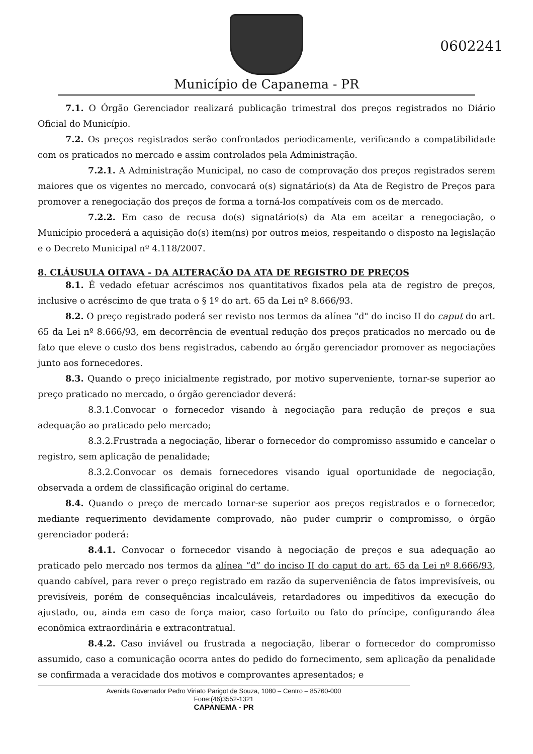0602241
Município de Capanema - PR
7.1. O Órgão Gerenciador realizará publicação trimestral dos preços registrados no Diário Oficial do Município.
7.2. Os preços registrados serão confrontados periodicamente, verificando a compatibilidade com os praticados no mercado e assim controlados pela Administração.
7.2.1. A Administração Municipal, no caso de comprovação dos preços registrados serem maiores que os vigentes no mercado, convocará o(s) signatário(s) da Ata de Registro de Preços para promover a renegociação dos preços de forma a torná-los compatíveis com os de mercado.
7.2.2. Em caso de recusa do(s) signatário(s) da Ata em aceitar a renegociação, o Município procederá a aquisição do(s) item(ns) por outros meios, respeitando o disposto na legislação e o Decreto Municipal nº 4.118/2007.
8. CLÁUSULA OITAVA - DA ALTERAÇÃO DA ATA DE REGISTRO DE PREÇOS
8.1. É vedado efetuar acréscimos nos quantitativos fixados pela ata de registro de preços, inclusive o acréscimo de que trata o § 1º do art. 65 da Lei nº 8.666/93.
8.2. O preço registrado poderá ser revisto nos termos da alínea "d" do inciso II do caput do art. 65 da Lei nº 8.666/93, em decorrência de eventual redução dos preços praticados no mercado ou de fato que eleve o custo dos bens registrados, cabendo ao órgão gerenciador promover as negociações junto aos fornecedores.
8.3. Quando o preço inicialmente registrado, por motivo superveniente, tornar-se superior ao preço praticado no mercado, o órgão gerenciador deverá:
8.3.1.Convocar o fornecedor visando à negociação para redução de preços e sua adequação ao praticado pelo mercado;
8.3.2.Frustrada a negociação, liberar o fornecedor do compromisso assumido e cancelar o registro, sem aplicação de penalidade;
8.3.2.Convocar os demais fornecedores visando igual oportunidade de negociação, observada a ordem de classificação original do certame.
8.4. Quando o preço de mercado tornar-se superior aos preços registrados e o fornecedor, mediante requerimento devidamente comprovado, não puder cumprir o compromisso, o órgão gerenciador poderá:
8.4.1. Convocar o fornecedor visando à negociação de preços e sua adequação ao praticado pelo mercado nos termos da alínea “d” do inciso II do caput do art. 65 da Lei nº 8.666/93, quando cabível, para rever o preço registrado em razão da superveniência de fatos imprevisíveis, ou previsíveis, porém de consequências incalculáveis, retardadores ou impeditivos da execução do ajustado, ou, ainda em caso de força maior, caso fortuito ou fato do príncipe, configurando álea econômica extraordinária e extracontratual.
8.4.2. Caso inviável ou frustrada a negociação, liberar o fornecedor do compromisso assumido, caso a comunicação ocorra antes do pedido do fornecimento, sem aplicação da penalidade se confirmada a veracidade dos motivos e comprovantes apresentados; e
Avenida Governador Pedro Viriato Parigot de Souza, 1080 – Centro – 85760-000
Fone:(46)3552-1321
CAPANEMA - PR